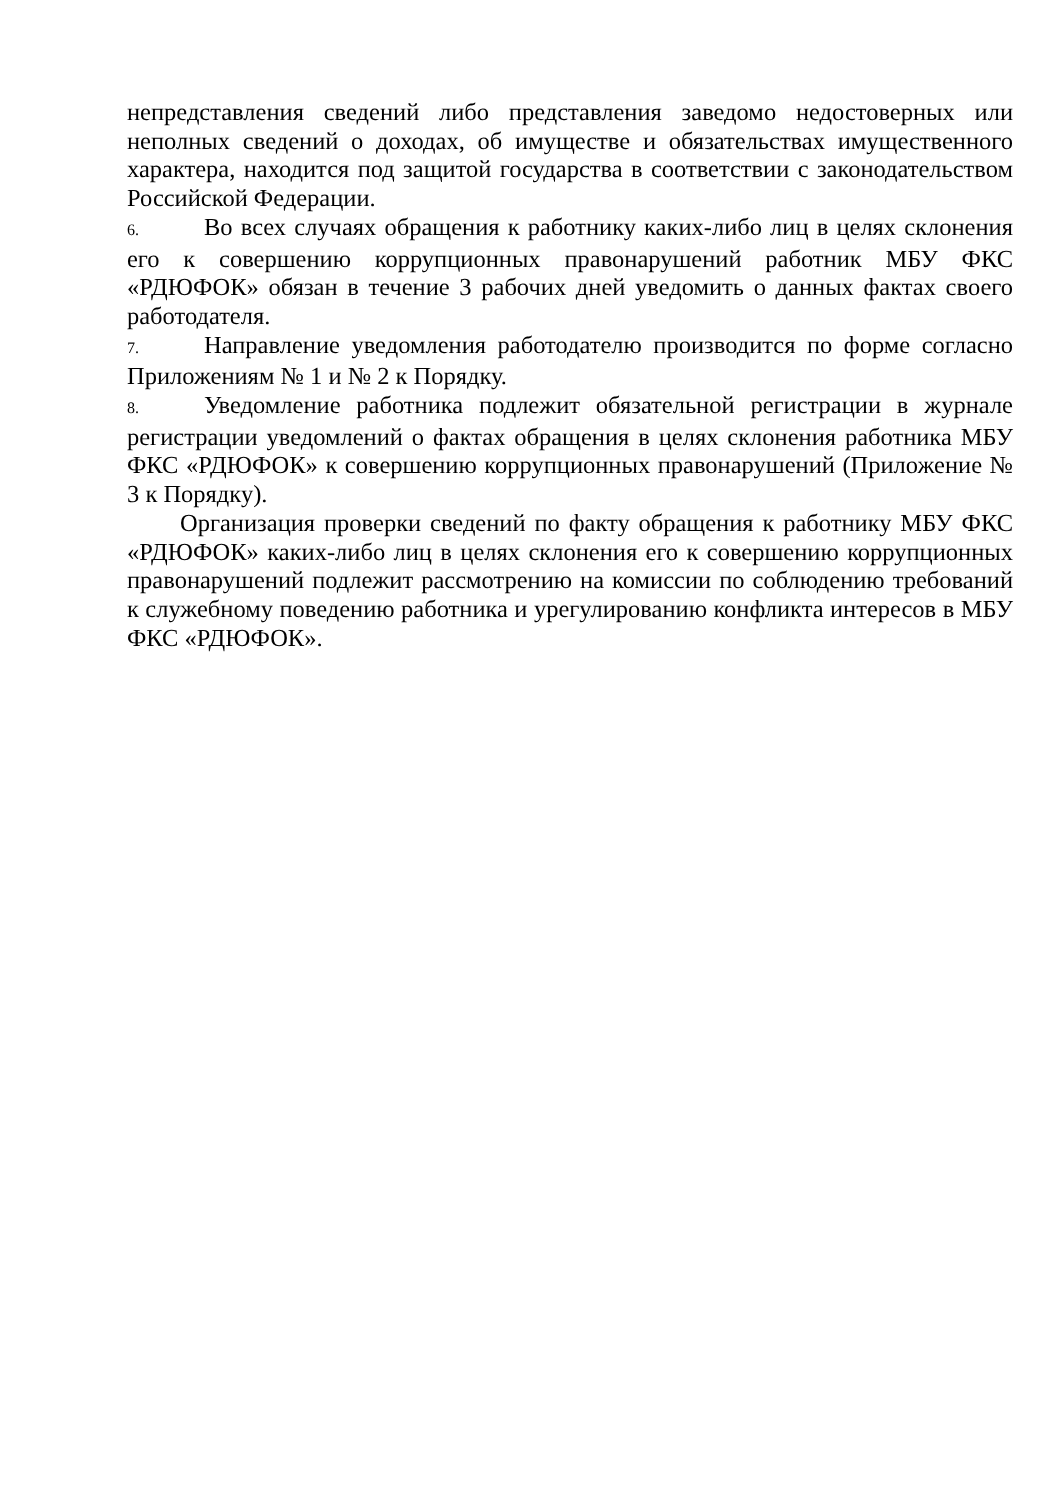непредставления сведений либо представления заведомо недостоверных или неполных сведений о доходах, об имуществе и обязательствах имущественного характера, находится под защитой государства в соответствии с законодательством Российской Федерации.
6. Во всех случаях обращения к работнику каких-либо лиц в целях склонения его к совершению коррупционных правонарушений работник МБУ ФКС «РДЮФОК» обязан в течение 3 рабочих дней уведомить о данных фактах своего работодателя.
7. Направление уведомления работодателю производится по форме согласно Приложениям № 1 и № 2 к Порядку.
8. Уведомление работника подлежит обязательной регистрации в журнале регистрации уведомлений о фактах обращения в целях склонения работника МБУ ФКС «РДЮФОК» к совершению коррупционных правонарушений (Приложение № 3 к Порядку).
Организация проверки сведений по факту обращения к работнику МБУ ФКС «РДЮФОК» каких-либо лиц в целях склонения его к совершению коррупционных правонарушений подлежит рассмотрению на комиссии по соблюдению требований к служебному поведению работника и урегулированию конфликта интересов в МБУ ФКС «РДЮФОК».